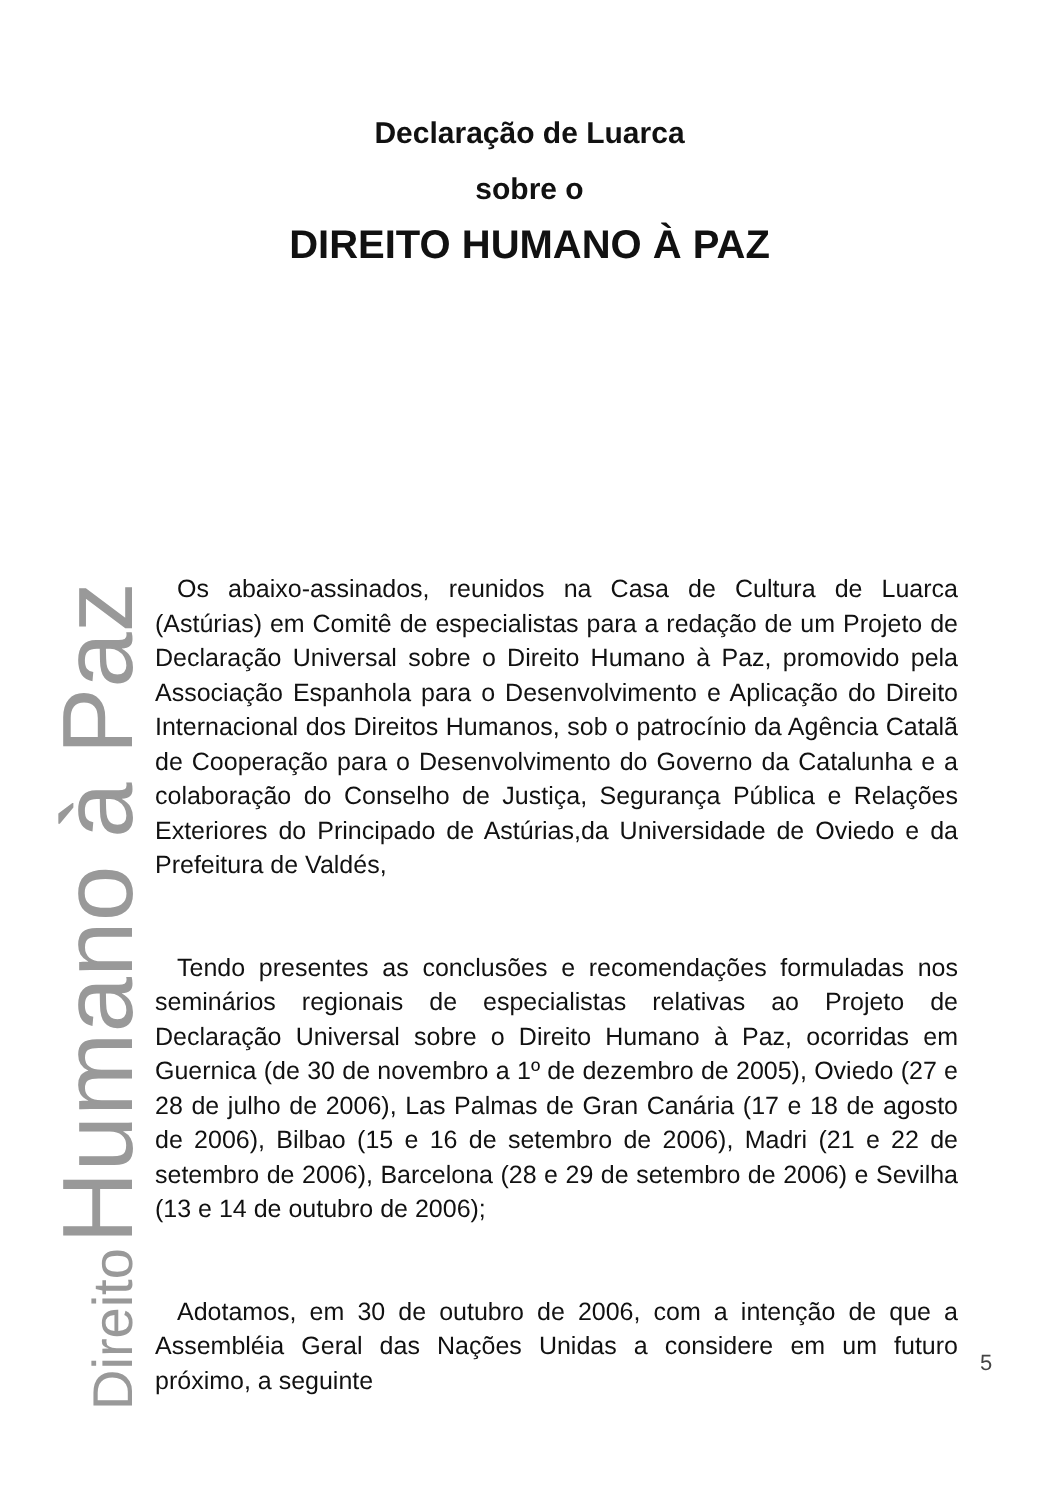Declaração de Luarca
sobre o
DIREITO HUMANO À PAZ
Direito Humano à Paz
Os abaixo-assinados, reunidos na Casa de Cultura de Luarca (Astúrias) em Comitê de especialistas para a redação de um Projeto de Declaração Universal sobre o Direito Humano à Paz, promovido pela Associação Espanhola para o Desenvolvimento e Aplicação do Direito Internacional dos Direitos Humanos, sob o patrocínio da Agência Catalã de Cooperação para o Desenvolvimento do Governo da Catalunha e a colaboração do Conselho de Justiça, Segurança Pública e Relações Exteriores do Principado de Astúrias,da Universidade de Oviedo e da Prefeitura de Valdés,
Tendo presentes as conclusões e recomendações formuladas nos seminários regionais de especialistas relativas ao Projeto de Declaração Universal sobre o Direito Humano à Paz, ocorridas em Guernica (de 30 de novembro a 1º de dezembro de 2005), Oviedo (27 e 28 de julho de 2006), Las Palmas de Gran Canária (17 e 18 de agosto de 2006), Bilbao (15 e 16 de setembro de 2006), Madri (21 e 22 de setembro de 2006), Barcelona (28 e 29 de setembro de 2006) e Sevilha (13 e 14 de outubro de 2006);
Adotamos, em 30 de outubro de 2006, com a intenção de que a Assembléia Geral das Nações Unidas a considere em um futuro próximo, a seguinte
5